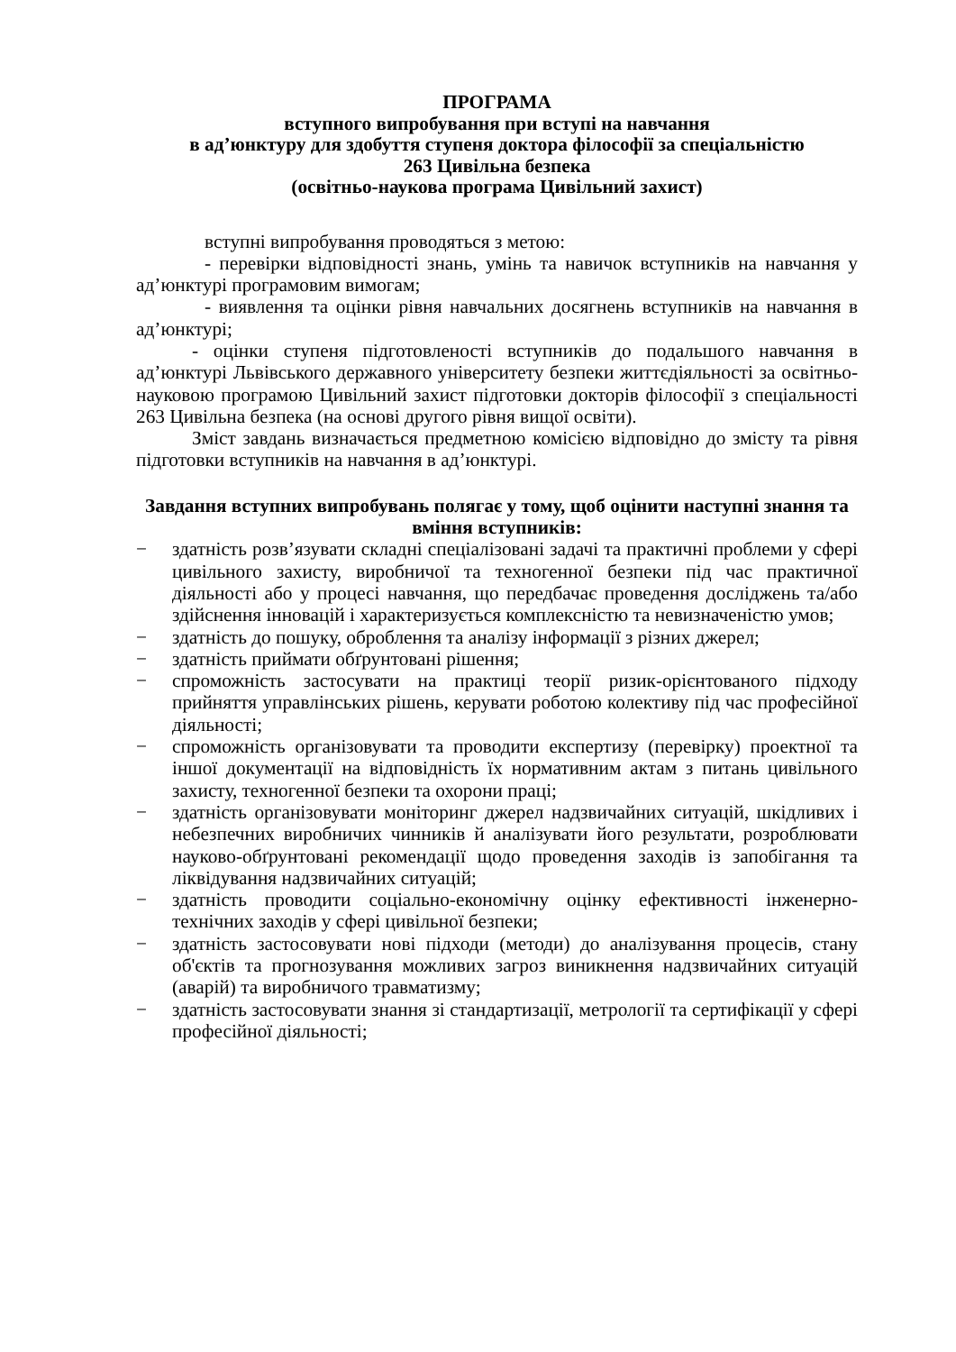ПРОГРАМА
вступного випробування при вступі на навчання
в ад’юнктуру для здобуття ступеня доктора філософії за спеціальністю
263 Цивільна безпека
(освітньо-наукова програма Цивільний захист)
вступні випробування проводяться з метою:
- перевірки відповідності знань, умінь та навичок вступників на навчання у ад’юнктурі програмовим вимогам;
- виявлення та оцінки рівня навчальних досягнень вступників на навчання в ад’юнктурі;
- оцінки ступеня підготовленості вступників до подальшого навчання в ад’юнктурі Львівського державного університету безпеки життєдіяльності за освітньо-науковою програмою Цивільний захист підготовки докторів філософії з спеціальності 263 Цивільна безпека (на основі другого рівня вищої освіти).
Зміст завдань визначається предметною комісією відповідно до змісту та рівня підготовки вступників на навчання в ад’юнктурі.
Завдання вступних випробувань полягає у тому, щоб оцінити наступні знання та вміння вступників:
− здатність розв’язувати складні спеціалізовані задачі та практичні проблеми у сфері цивільного захисту, виробничої та техногенної безпеки під час практичної діяльності або у процесі навчання, що передбачає проведення досліджень та/або здійснення інновацій і характеризується комплексністю та невизначеністю умов;
− здатність до пошуку, оброблення та аналізу інформації з різних джерел;
− здатність приймати обґрунтовані рішення;
− спроможність застосувати на практиці теорії ризик-орієнтованого підходу прийняття управлінських рішень, керувати роботою колективу під час професійної діяльності;
− спроможність організовувати та проводити експертизу (перевірку) проектної та іншої документації на відповідність їх нормативним актам з питань цивільного захисту, техногенної безпеки та охорони праці;
− здатність організовувати моніторинг джерел надзвичайних ситуацій, шкідливих і небезпечних виробничих чинників й аналізувати його результати, розроблювати науково-обґрунтовані рекомендації щодо проведення заходів із запобігання та ліквідування надзвичайних ситуацій;
− здатність проводити соціально-економічну оцінку ефективності інженерно-технічних заходів у сфері цивільної безпеки;
− здатність застосовувати нові підходи (методи) до аналізування процесів, стану об'єктів та прогнозування можливих загроз виникнення надзвичайних ситуацій (аварій) та виробничого травматизму;
− здатність застосовувати знання зі стандартизації, метрології та сертифікації у сфері професійної діяльності;